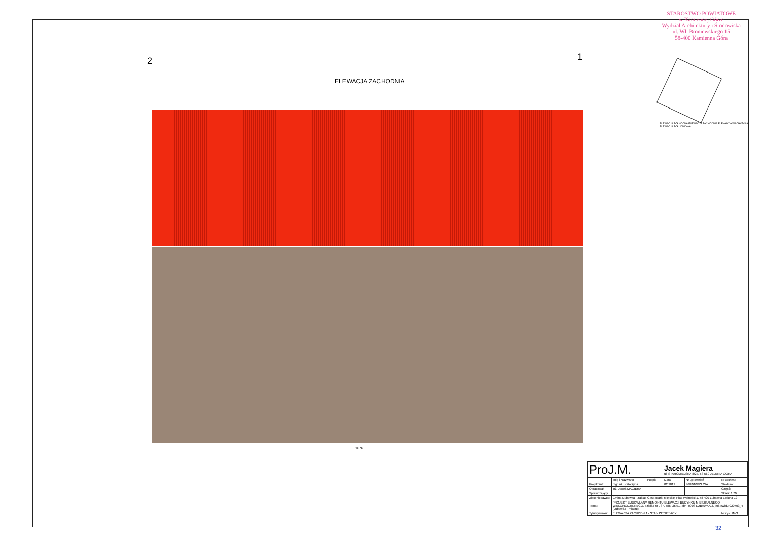STAROSTWO POWIATOWE
w Kamiennej Górze
Wydział Architektury i Środowiska
ul. Wł. Broniewskiego 15
58-400 Kamienna Góra
ELEWACJA PÓŁNOCNA ELEWACJA ZACHODNIA ELEWACJA WSCHODNIA ELEWACJA POŁUDNIOWA
2 1
ELEWACJA ZACHODNIA
1676
| ProJ.M. | | | Jacek Magiera ul. STAROMIEJSKA 8/2a, 58-560 JELENIA GÓRA | | |
| | Imię i Nazwisko | Podpis | Data | Nr uprawnień | Nr archiw.: |
| Projektant: | mgr inż. Katarzyna | | 02.2019 | 46/2010/DS OIA | Stadium: |
| Opracował: | inż. Jacek MAGIERA | | | | Część: |
| Sprawdzający | | | | | Skala: 1:70 |
| Zleceniodawca: | Gmina Lubawka - Zakład Gospodarki Miejskiej Plac Wolności 1, 58-420 Lubawka Zielona 12 | | | | |
| Temat: | PROJEKT BUDOWLANY REMONTU ELEWACJI BUDYNKU MIESZKALNEGO WIELORODZINNEGO, działka nr 787, 786, 354/1, obr.: 0003 LUBAWKA 3, jed. ewid.: 020703_4 (Lubawka - miasto) | | | | |
| Tytuł rysunku: | ELEWACJA ZACHODNIA - STAN ISTNIEJĄCY | | | | Nr rys.: IN-3 |
32